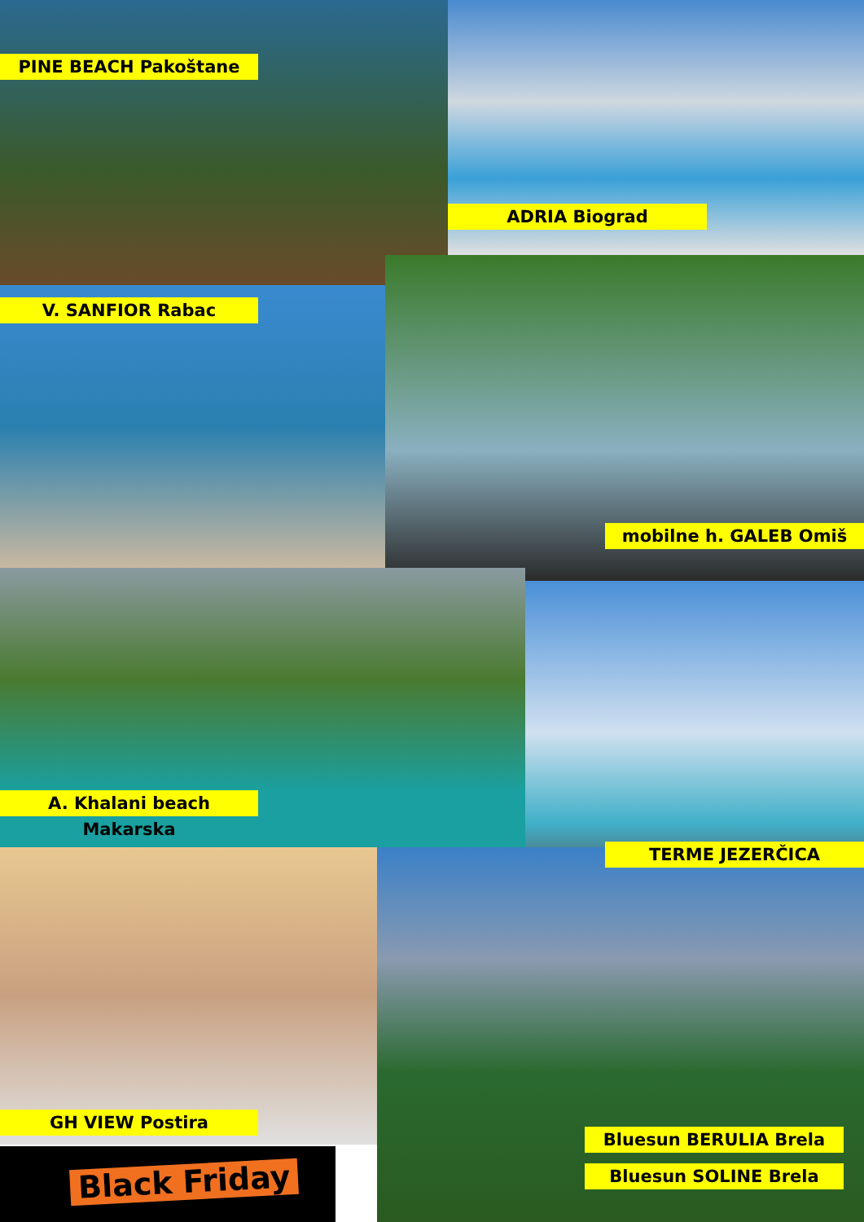PINE BEACH Pakoštane
ADRIA Biograd
V. SANFIOR Rabac
mobilne h. GALEB Omiš
A. Khalani beach Makarska
TERME JEZERČICA
GH VIEW Postira
Bluesun BERULIA Brela
Bluesun SOLINE Brela
Black Friday